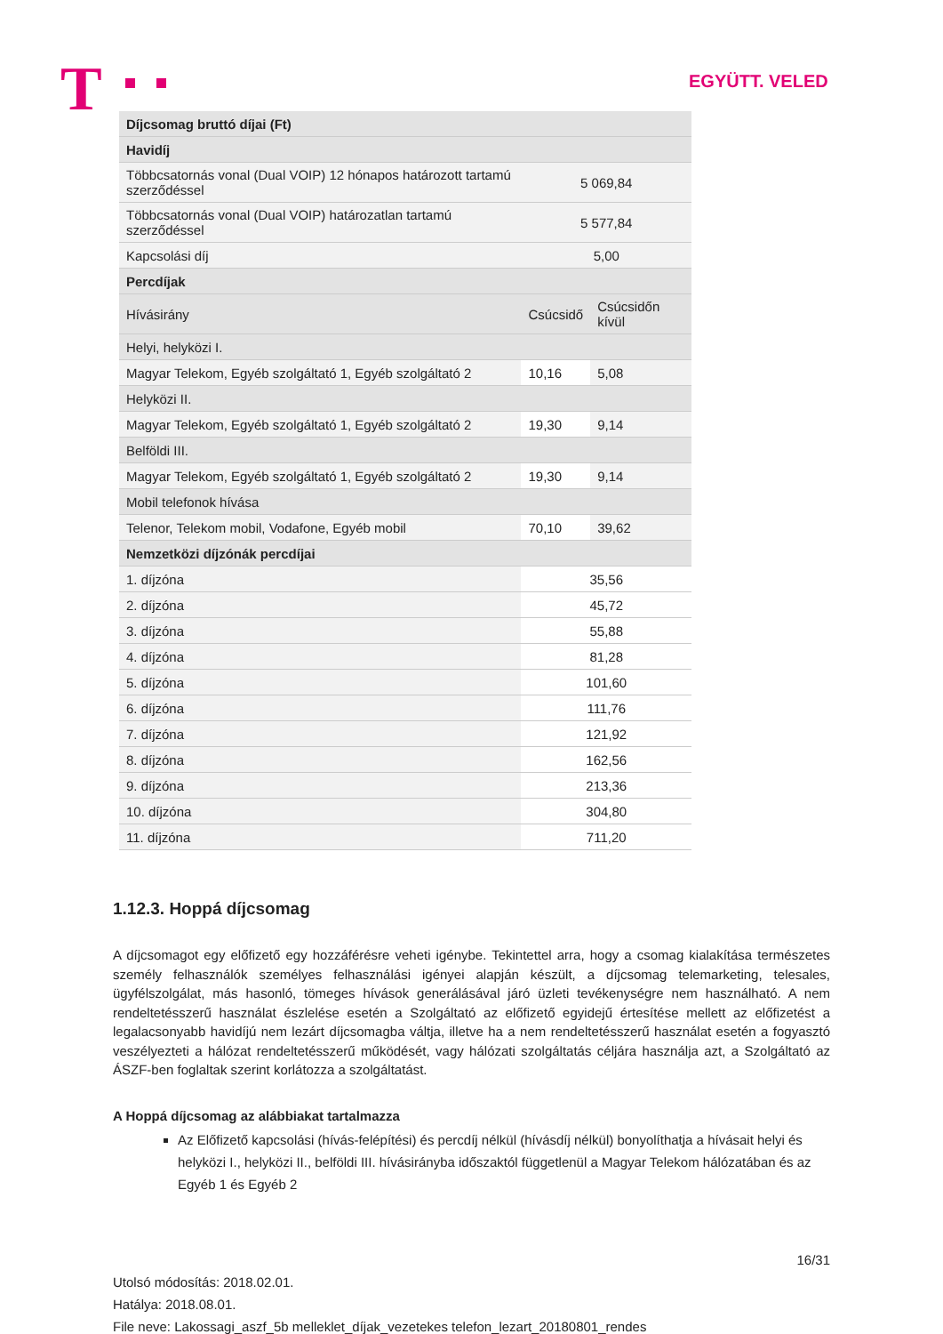T EGYÜTT. VELED
| Díjcsomag bruttó díjai (Ft) | | |
| --- | --- | --- |
| Havidíj | | |
| Többcsatornás vonal (Dual VOIP) 12 hónapos határozott tartamú szerződéssel | 5 069,84 | |
| Többcsatornás vonal (Dual VOIP) határozatlan tartamú szerződéssel | 5 577,84 | |
| Kapcsolási díj | 5,00 | |
| Percdíjak | | |
| Hívásirány | Csúcsidő | Csúcsidőn kívül |
| Helyi, helyközi I. | | |
| Magyar Telekom, Egyéb szolgáltató 1, Egyéb szolgáltató 2 | 10,16 | 5,08 |
| Helyközi II. | | |
| Magyar Telekom, Egyéb szolgáltató 1, Egyéb szolgáltató 2 | 19,30 | 9,14 |
| Belföldi III. | | |
| Magyar Telekom, Egyéb szolgáltató 1, Egyéb szolgáltató 2 | 19,30 | 9,14 |
| Mobil telefonok hívása | | |
| Telenor, Telekom mobil, Vodafone, Egyéb mobil | 70,10 | 39,62 |
| Nemzetközi díjzónák percdíjai | | |
| 1. díjzóna | 35,56 | |
| 2. díjzóna | 45,72 | |
| 3. díjzóna | 55,88 | |
| 4. díjzóna | 81,28 | |
| 5. díjzóna | 101,60 | |
| 6. díjzóna | 111,76 | |
| 7. díjzóna | 121,92 | |
| 8. díjzóna | 162,56 | |
| 9. díjzóna | 213,36 | |
| 10. díjzóna | 304,80 | |
| 11. díjzóna | 711,20 | |
1.12.3. Hoppá díjcsomag
A díjcsomagot egy előfizető egy hozzáférésre veheti igénybe. Tekintettel arra, hogy a csomag kialakítása természetes személy felhasználók személyes felhasználási igényei alapján készült, a díjcsomag telemarketing, telesales, ügyfélszolgálat, más hasonló, tömeges hívások generálásával járó üzleti tevékenységre nem használható. A nem rendeltetésszerű használat észlelése esetén a Szolgáltató az előfizető egyidejű értesítése mellett az előfizetést a legalacsonyabb havidíjú nem lezárt díjcsomagba váltja, illetve ha a nem rendeltetésszerű használat esetén a fogyasztó veszélyezteti a hálózat rendeltetésszerű működését, vagy hálózati szolgáltatás céljára használja azt, a Szolgáltató az ÁSZF-ben foglaltak szerint korlátozza a szolgáltatást.
A Hoppá díjcsomag az alábbiakat tartalmazza
Az Előfizető kapcsolási (hívás-felépítési) és percdíj nélkül (hívásdíj nélkül) bonyolíthatja a hívásait helyi és helyközi I., helyközi II., belföldi III. hívásirányba időszaktól függetlenül a Magyar Telekom hálózatában és az Egyéb 1 és Egyéb 2
16/31
Utolsó módosítás: 2018.02.01.
Hatálya: 2018.08.01.
File neve: Lakossagi_aszf_5b melleklet_díjak_vezetekes telefon_lezart_20180801_rendes